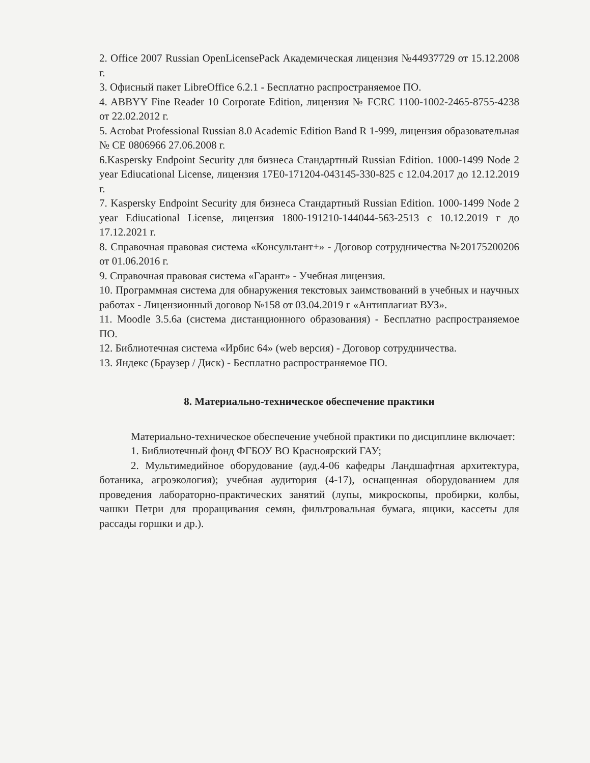2. Office 2007 Russian OpenLicensePack Академическая лицензия №44937729 от 15.12.2008 г.
3. Офисный пакет LibreOffice 6.2.1 - Бесплатно распространяемое ПО.
4. ABBYY Fine Reader 10 Corporate Edition, лицензия № FCRC 1100-1002-2465-8755-4238 от 22.02.2012 г.
5. Acrobat Professional Russian 8.0 Academic Edition Band R 1-999, лицензия образовательная № CE 0806966 27.06.2008 г.
6.Kaspersky Endpoint Security для бизнеса Стандартный Russian Edition. 1000-1499 Node 2 year Ediucational License, лицензия 17E0-171204-043145-330-825 с 12.04.2017 до 12.12.2019 г.
7. Kaspersky Endpoint Security для бизнеса Стандартный Russian Edition. 1000-1499 Node 2 year Ediucational License, лицензия 1800-191210-144044-563-2513 с 10.12.2019 г до 17.12.2021 г.
8. Справочная правовая система «Консультант+» - Договор сотрудничества №20175200206 от 01.06.2016 г.
9. Справочная правовая система «Гарант» - Учебная лицензия.
10. Программная система для обнаружения текстовых заимствований в учебных и научных работах - Лицензионный договор №158 от 03.04.2019 г «Антиплагиат ВУЗ».
11. Moodle 3.5.6a (система дистанционного образования) - Бесплатно распространяемое ПО.
12. Библиотечная система «Ирбис 64» (web версия) - Договор сотрудничества.
13. Яндекс (Браузер / Диск) - Бесплатно распространяемое ПО.
8. Материально-техническое обеспечение практики
Материально-техническое обеспечение учебной практики по дисциплине включает:
1. Библиотечный фонд ФГБОУ ВО Красноярский ГАУ;
2. Мультимедийное оборудование (ауд.4-06 кафедры Ландшафтная архитектура, ботаника, агроэкология); учебная аудитория (4-17), оснащенная оборудованием для проведения лабораторно-практических занятий (лупы, микроскопы, пробирки, колбы, чашки Петри для проращивания семян, фильтровальная бумага, ящики, кассеты для рассады горшки и др.).